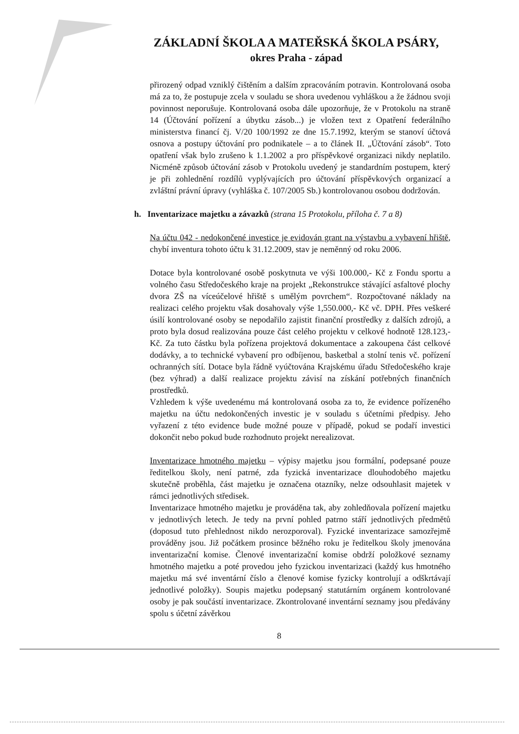ZÁKLADNÍ ŠKOLA A MATEŘSKÁ ŠKOLA PSÁRY,
okres Praha - západ
přirozený odpad vzniklý čištěním a dalším zpracováním potravin. Kontrolovaná osoba má za to, že postupuje zcela v souladu se shora uvedenou vyhláškou a že žádnou svoji povinnost neporušuje. Kontrolovaná osoba dále upozorňuje, že v Protokolu na straně 14 (Účtování pořízení a úbytku zásob...) je vložen text z Opatření federálního ministerstva financí čj. V/20 100/1992 ze dne 15.7.1992, kterým se stanoví účtová osnova a postupy účtování pro podnikatele – a to článek II. „Účtování zásob“. Toto opatření však bylo zrušeno k 1.1.2002 a pro příspěvkové organizaci nikdy neplatilo. Nicméně způsob účtování zásob v Protokolu uvedený je standardním postupem, který je při zohlednění rozdílů vyplývajících pro účtování příspěvkových organizací a zvláštní právní úpravy (vyhláška č. 107/2005 Sb.) kontrolovanou osobou dodržován.
h. Inventarizace majetku a závazků (strana 15 Protokolu, příloha č. 7 a 8)
Na účtu 042 - nedokončené investice je evidován grant na výstavbu a vybavení hřiště, chybí inventura tohoto účtu k 31.12.2009, stav je neměnný od roku 2006.
Dotace byla kontrolované osobě poskytnuta ve výši 100.000,- Kč z Fondu sportu a volného času Středočeského kraje na projekt „Rekonstrukce stávající asfaltové plochy dvora ZŠ na víceúčelové hřiště s umělým povrchem“. Rozpočtované náklady na realizaci celého projektu však dosahovaly výše 1,550.000,- Kč vč. DPH. Přes veškeré úsilí kontrolované osoby se nepodařilo zajistit finanční prostředky z dalších zdrojů, a proto byla dosud realizována pouze část celého projektu v celkové hodnotě 128.123,- Kč. Za tuto částku byla pořízena projektová dokumentace a zakoupena část celkové dodávky, a to technické vybavení pro odbíjenou, basketbal a stolní tenis vč. pořízení ochranných sítí. Dotace byla řádně vyúčtována Krajskému úřadu Středočeského kraje (bez výhrad) a další realizace projektu závisí na získání potřebných finančních prostředků.
Vzhledem k výše uvedenému má kontrolovaná osoba za to, že evidence pořízeného majetku na účtu nedokončených investic je v souladu s účetními předpisy. Jeho vyřazení z této evidence bude možné pouze v případě, pokud se podaří investici dokončit nebo pokud bude rozhodnuto projekt nerealizovat.
Inventarizace hmotného majetku – výpisy majetku jsou formální, podepsané pouze ředitelkou školy, není patrné, zda fyzická inventarizace dlouhodobého majetku skutečně proběhla, část majetku je označena otazníky, nelze odsouhlasit majetek v rámci jednotlivých středisek.
Inventarizace hmotného majetku je prováděna tak, aby zohledňovala pořízení majetku v jednotlivých letech. Je tedy na první pohled patrno stáří jednotlivých předmětů (doposud tuto přehlednost nikdo nerozporoval). Fyzické inventarizace samozřejmě prováděny jsou. Již počátkem prosince běžného roku je ředitelkou školy jmenována inventarizační komise. Členové inventarizační komise obdrží položkové seznamy hmotného majetku a poté provedou jeho fyzickou inventarizaci (každý kus hmotného majetku má své inventární číslo a členové komise fyzicky kontrolují a odškrtávají jednotlivé položky). Soupis majetku podepsaný statutárním orgánem kontrolované osoby je pak součástí inventarizace. Zkontrolované inventární seznamy jsou předávány spolu s účetní závěrkou
8